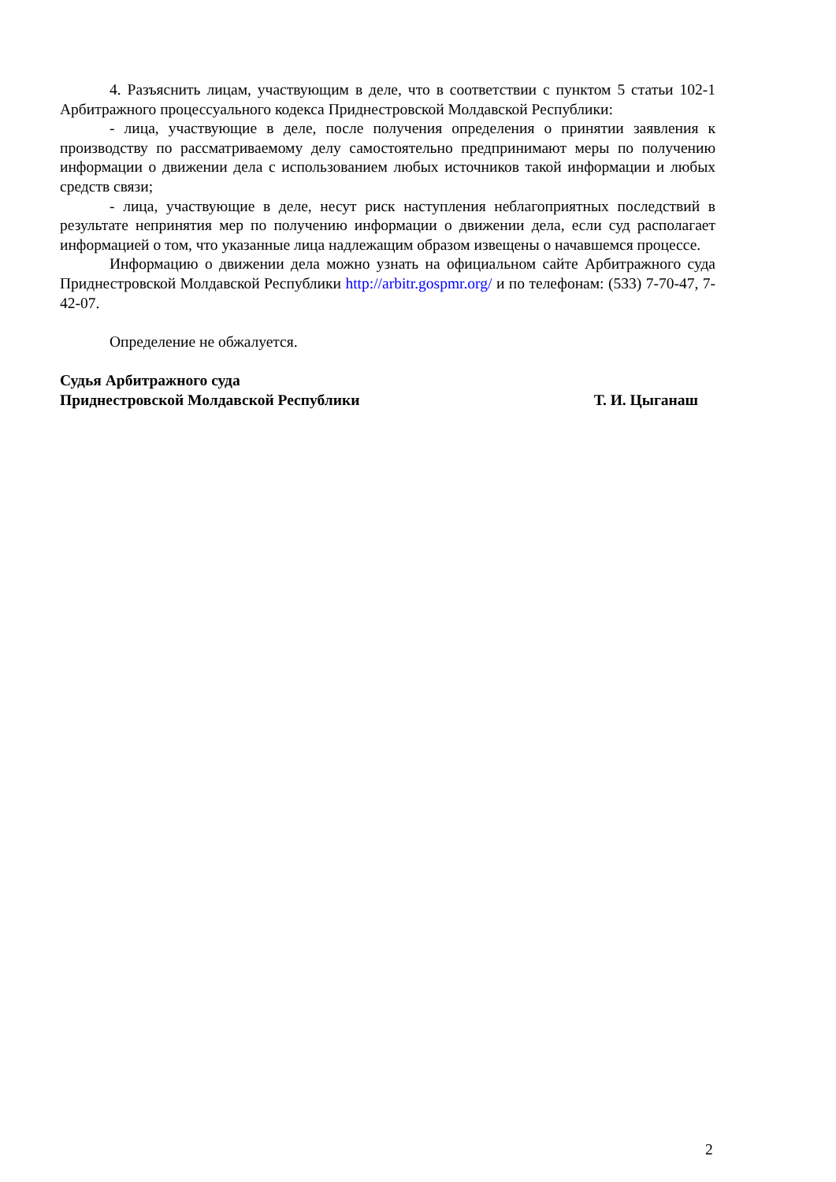4. Разъяснить лицам, участвующим в деле, что в соответствии с пунктом 5 статьи 102-1 Арбитражного процессуального кодекса Приднестровской Молдавской Республики:
- лица, участвующие в деле, после получения определения о принятии заявления к производству по рассматриваемому делу самостоятельно предпринимают меры по получению информации о движении дела с использованием любых источников такой информации и любых средств связи;
- лица, участвующие в деле, несут риск наступления неблагоприятных последствий в результате непринятия мер по получению информации о движении дела, если суд располагает информацией о том, что указанные лица надлежащим образом извещены о начавшемся процессе.
Информацию о движении дела можно узнать на официальном сайте Арбитражного суда Приднестровской Молдавской Республики http://arbitr.gospmr.org/ и по телефонам: (533) 7-70-47, 7-42-07.
Определение не обжалуется.
Судья Арбитражного суда
Приднестровской Молдавской Республики Т. И. Цыганаш
2